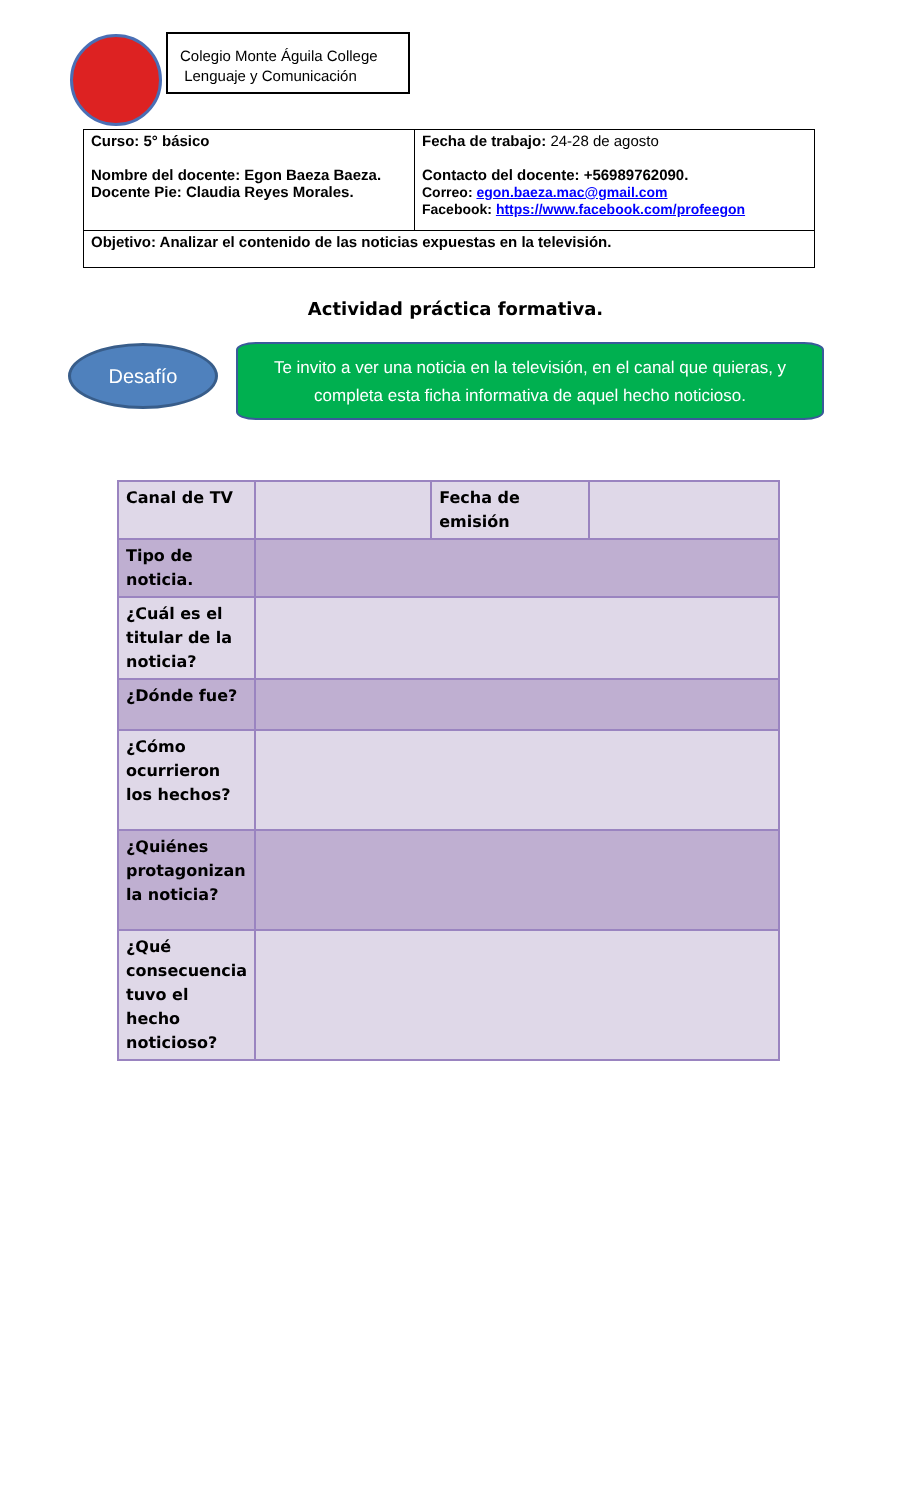Colegio Monte Águila College
Lenguaje y Comunicación
| Curso: 5° básico Nombre del docente: Egon Baeza Baeza. Docente Pie: Claudia Reyes Morales. | Fecha de trabajo: 24-28 de agosto Contacto del docente: +56989762090. Correo: egon.baeza.mac@gmail.com Facebook: https://www.facebook.com/profeegon |
| Objetivo: Analizar el contenido de las noticias expuestas en la televisión. | |
Actividad práctica formativa.
Desafío
Te invito a ver una noticia en la televisión, en el canal que quieras, y completa esta ficha informativa de aquel hecho noticioso.
| Canal de TV | | Fecha de emisión | |
| Tipo de noticia. | | | |
| ¿Cuál es el titular de la noticia? | | | |
| ¿Dónde fue? | | | |
| ¿Cómo ocurrieron los hechos? | | | |
| ¿Quiénes protagonizan la noticia? | | | |
| ¿Qué consecuencia tuvo el hecho noticioso? | | | |